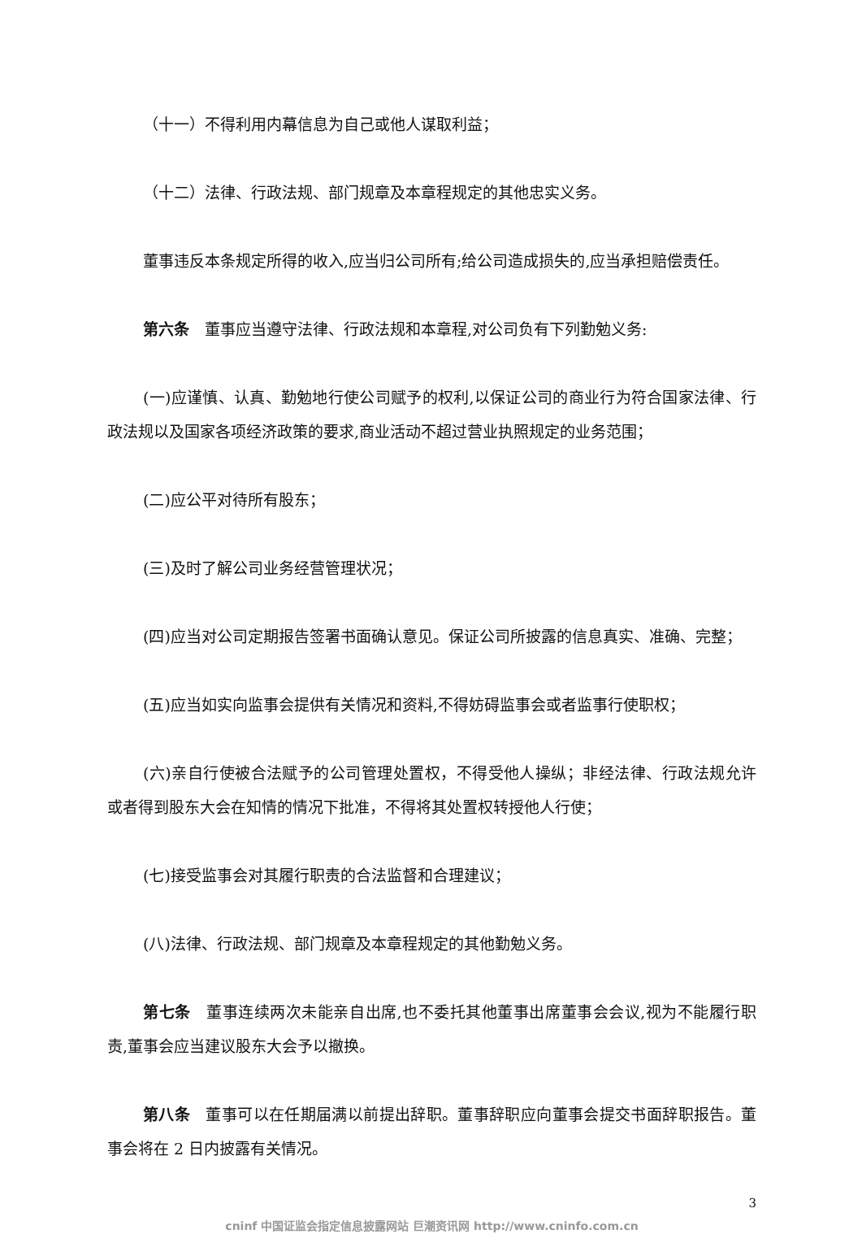（十一）不得利用内幕信息为自己或他人谋取利益；
（十二）法律、行政法规、部门规章及本章程规定的其他忠实义务。
董事违反本条规定所得的收入,应当归公司所有;给公司造成损失的,应当承担赔偿责任。
第六条　董事应当遵守法律、行政法规和本章程,对公司负有下列勤勉义务:
(一)应谨慎、认真、勤勉地行使公司赋予的权利,以保证公司的商业行为符合国家法律、行政法规以及国家各项经济政策的要求,商业活动不超过营业执照规定的业务范围；
(二)应公平对待所有股东；
(三)及时了解公司业务经营管理状况；
(四)应当对公司定期报告签署书面确认意见。保证公司所披露的信息真实、准确、完整；
(五)应当如实向监事会提供有关情况和资料,不得妨碍监事会或者监事行使职权；
(六)亲自行使被合法赋予的公司管理处置权，不得受他人操纵；非经法律、行政法规允许或者得到股东大会在知情的情况下批准，不得将其处置权转授他人行使；
(七)接受监事会对其履行职责的合法监督和合理建议；
(八)法律、行政法规、部门规章及本章程规定的其他勤勉义务。
第七条　董事连续两次未能亲自出席,也不委托其他董事出席董事会会议,视为不能履行职责,董事会应当建议股东大会予以撤换。
第八条　董事可以在任期届满以前提出辞职。董事辞职应向董事会提交书面辞职报告。董事会将在 2 日内披露有关情况。
3
cninf 中国证监会指定信息披露网站 巨潮资讯网 http://www.cninfo.com.cn